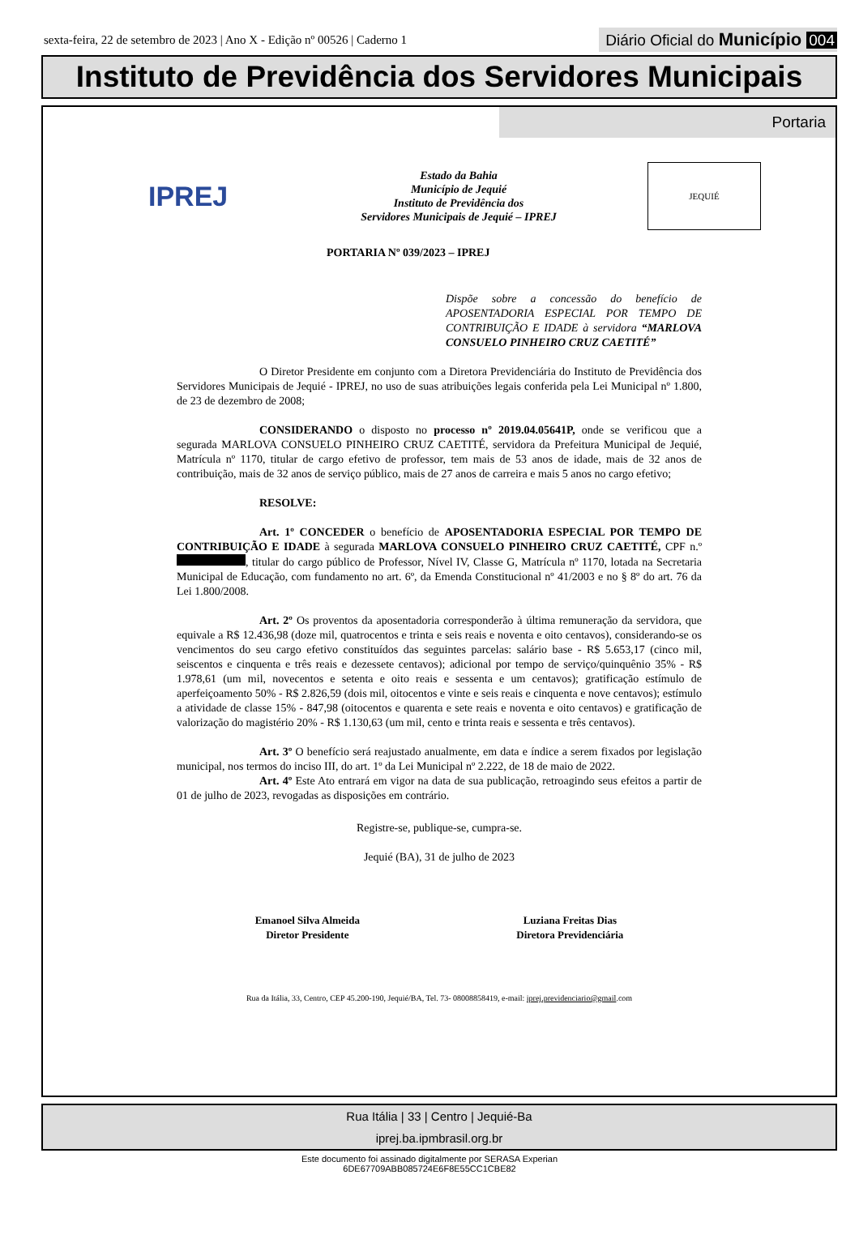sexta-feira, 22 de setembro de 2023 | Ano X - Edição nº 00526 | Caderno 1
Diário Oficial do Município 004
Instituto de Previdência dos Servidores Municipais
Portaria
IPREJ
Estado da Bahia
Município de Jequié
Instituto de Previdência dos
Servidores Municipais de Jequié – IPREJ
JEQUIÉ
PORTARIA Nº 039/2023 – IPREJ
Dispõe sobre a concessão do benefício de APOSENTADORIA ESPECIAL POR TEMPO DE CONTRIBUIÇÃO E IDADE à servidora “MARLOVA CONSUELO PINHEIRO CRUZ CAETITÉ”
O Diretor Presidente em conjunto com a Diretora Previdenciária do Instituto de Previdência dos Servidores Municipais de Jequié - IPREJ, no uso de suas atribuições legais conferida pela Lei Municipal nº 1.800, de 23 de dezembro de 2008;
CONSIDERANDO o disposto no processo nº 2019.04.05641P, onde se verificou que a segurada MARLOVA CONSUELO PINHEIRO CRUZ CAETITÉ, servidora da Prefeitura Municipal de Jequié, Matrícula nº 1170, titular de cargo efetivo de professor, tem mais de 53 anos de idade, mais de 32 anos de contribuição, mais de 32 anos de serviço público, mais de 27 anos de carreira e mais 5 anos no cargo efetivo;
RESOLVE:
Art. 1º CONCEDER o benefício de APOSENTADORIA ESPECIAL POR TEMPO DE CONTRIBUIÇÃO E IDADE à segurada MARLOVA CONSUELO PINHEIRO CRUZ CAETITÉ, CPF n.º , titular do cargo público de Professor, Nível IV, Classe G, Matrícula nº 1170, lotada na Secretaria Municipal de Educação, com fundamento no art. 6º, da Emenda Constitucional nº 41/2003 e no § 8º do art. 76 da Lei 1.800/2008.
Art. 2º Os proventos da aposentadoria corresponderão à última remuneração da servidora, que equivale a R$ 12.436,98 (doze mil, quatrocentos e trinta e seis reais e noventa e oito centavos), considerando-se os vencimentos do seu cargo efetivo constituídos das seguintes parcelas: salário base - R$ 5.653,17 (cinco mil, seiscentos e cinquenta e três reais e dezessete centavos); adicional por tempo de serviço/quinquênio 35% - R$ 1.978,61 (um mil, novecentos e setenta e oito reais e sessenta e um centavos); gratificação estímulo de aperfeiçoamento 50% - R$ 2.826,59 (dois mil, oitocentos e vinte e seis reais e cinquenta e nove centavos); estímulo a atividade de classe 15% - 847,98 (oitocentos e quarenta e sete reais e noventa e oito centavos) e gratificação de valorização do magistério 20% - R$ 1.130,63 (um mil, cento e trinta reais e sessenta e três centavos).
Art. 3º O benefício será reajustado anualmente, em data e índice a serem fixados por legislação municipal, nos termos do inciso III, do art. 1º da Lei Municipal nº 2.222, de 18 de maio de 2022.
Art. 4º Este Ato entrará em vigor na data de sua publicação, retroagindo seus efeitos a partir de 01 de julho de 2023, revogadas as disposições em contrário.
Registre-se, publique-se, cumpra-se.
Jequié (BA), 31 de julho de 2023
Emanoel Silva Almeida
Diretor Presidente
Luziana Freitas Dias
Diretora Previdenciária
Rua da Itália, 33, Centro, CEP 45.200-190, Jequié/BA, Tel. 73- 08008858419, e-mail: iprej.previdenciario@gmail.com
Rua Itália | 33 | Centro | Jequié-Ba
iprej.ba.ipmbrasil.org.br
Este documento foi assinado digitalmente por SERASA Experian
6DE67709ABB085724E6F8E55CC1CBE82